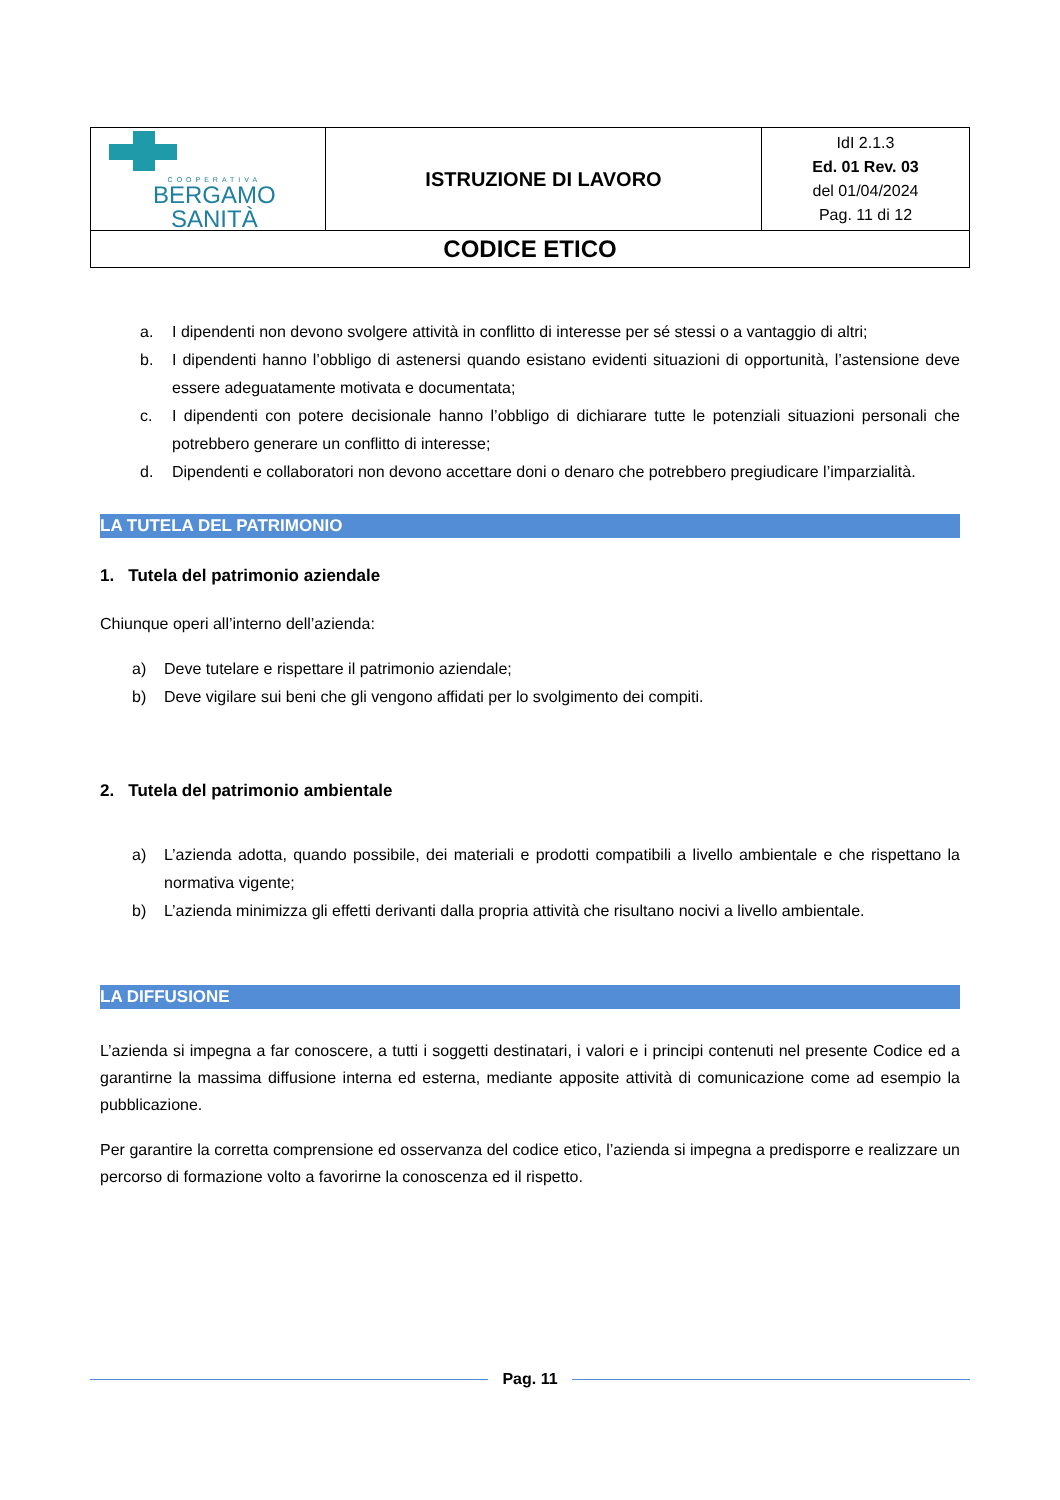| COOPERATIVA BERGAMO SANITÀ | ISTRUZIONE DI LAVORO | IdI 2.1.3 Ed. 01 Rev. 03 del 01/04/2024 Pag. 11 di 12 |
| CODICE ETICO | | |
a. I dipendenti non devono svolgere attività in conflitto di interesse per sé stessi o a vantaggio di altri;
b. I dipendenti hanno l’obbligo di astenersi quando esistano evidenti situazioni di opportunità, l’astensione deve essere adeguatamente motivata e documentata;
c. I dipendenti con potere decisionale hanno l’obbligo di dichiarare tutte le potenziali situazioni personali che potrebbero generare un conflitto di interesse;
d. Dipendenti e collaboratori non devono accettare doni o denaro che potrebbero pregiudicare l’imparzialità.
LA TUTELA DEL PATRIMONIO
1. Tutela del patrimonio aziendale
Chiunque operi all’interno dell’azienda:
a) Deve tutelare e rispettare il patrimonio aziendale;
b) Deve vigilare sui beni che gli vengono affidati per lo svolgimento dei compiti.
2. Tutela del patrimonio ambientale
a) L’azienda adotta, quando possibile, dei materiali e prodotti compatibili a livello ambientale e che rispettano la normativa vigente;
b) L’azienda minimizza gli effetti derivanti dalla propria attività che risultano nocivi a livello ambientale.
LA DIFFUSIONE
L’azienda si impegna a far conoscere, a tutti i soggetti destinatari, i valori e i principi contenuti nel presente Codice ed a garantirne la massima diffusione interna ed esterna, mediante apposite attività di comunicazione come ad esempio la pubblicazione.
Per garantire la corretta comprensione ed osservanza del codice etico, l’azienda si impegna a predisporre e realizzare un percorso di formazione volto a favorirne la conoscenza ed il rispetto.
Pag. 11